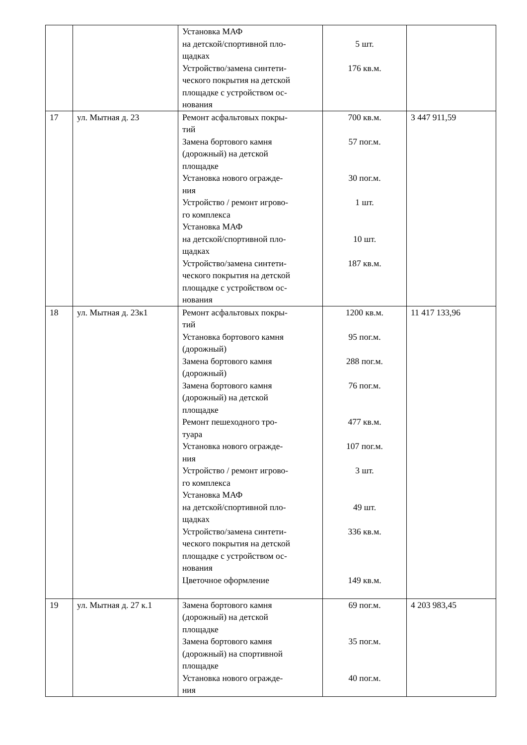| | | Установка МАФ на детской/спортивной пло- щадках Устройство/замена синтети- ческого покрытия на детской площадке с устройством ос- нования | 5 шт. 176 кв.м. | |
| 17 | ул. Мытная д. 23 | Ремонт асфальтовых покры- тий Замена бортового камня (дорожный) на детской площадке Установка нового огражде- ния Устройство / ремонт игрово- го комплекса Установка МАФ на детской/спортивной пло- щадках Устройство/замена синтети- ческого покрытия на детской площадке с устройством ос- нования | 700 кв.м. 57 пог.м. 30 пог.м. 1 шт. 10 шт. 187 кв.м. | 3 447 911,59 |
| 18 | ул. Мытная д. 23к1 | Ремонт асфальтовых покры- тий Установка бортового камня (дорожный) Замена бортового камня (дорожный) Замена бортового камня (дорожный) на детской площадке Ремонт пешеходного тро- туара Установка нового огражде- ния Устройство / ремонт игрово- го комплекса Установка МАФ на детской/спортивной пло- щадках Устройство/замена синтети- ческого покрытия на детской площадке с устройством ос- нования Цветочное оформление | 1200 кв.м. 95 пог.м. 288 пог.м. 76 пог.м. 477 кв.м. 107 пог.м. 3 шт. 49 шт. 336 кв.м. 149 кв.м. | 11 417 133,96 |
| 19 | ул. Мытная д. 27 к.1 | Замена бортового камня (дорожный) на детской площадке Замена бортового камня (дорожный) на спортивной площадке Установка нового огражде- ния | 69 пог.м. 35 пог.м. 40 пог.м. | 4 203 983,45 |